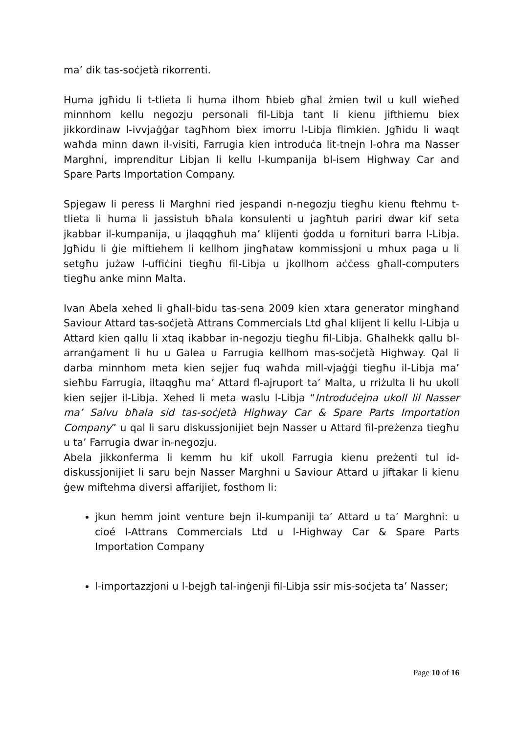ma’ dik tas-soċjetà rikorrenti.
Huma jgħidu li t-tlieta li huma ilhom ħbieb għal żmien twil u kull wieħed minnhom kellu negozju personali fil-Libja tant li kienu jifthiemu biex jikkordinaw l-ivvjaġġar tagħhom biex imorru l-Libja flimkien. Jgħidu li waqt waħda minn dawn il-visiti, Farrugia kien introduċa lit-tnejn l-oħra ma Nasser Marghni, imprenditur Libjan li kellu l-kumpanija bl-isem Highway Car and Spare Parts Importation Company.
Spjegaw li peress li Marghni ried jespandi n-negozju tiegħu kienu ftehmu t-tlieta li huma li jassistuh bħala konsulenti u jagħtuh pariri dwar kif seta jkabbar il-kumpanija, u jlaqqgħuh ma’ klijenti ġodda u fornituri barra l-Libja. Jgħidu li ġie miftiehem li kellhom jingħataw kommissjoni u mhux paga u li setgħu jużaw l-uffiċini tiegħu fil-Libja u jkollhom aċċess għall-computers tiegħu anke minn Malta.
Ivan Abela xehed li għall-bidu tas-sena 2009 kien xtara generator mingħand Saviour Attard tas-soċjetà Attrans Commercials Ltd għal klijent li kellu l-Libja u Attard kien qallu li xtaq ikabbar in-negozju tiegħu fil-Libja. Għalhekk qallu bl-arranġament li hu u Galea u Farrugia kellhom mas-soċjetà Highway. Qal li darba minnhom meta kien sejjer fuq waħda mill-vjaġġi tiegħu il-Libja ma’ sieħbu Farrugia, iltaqgħu ma’ Attard fl-ajruport ta’ Malta, u rriżulta li hu ukoll kien sejjer il-Libja. Xehed li meta waslu l-Libja “Introduċejna ukoll lil Nasser ma’ Salvu bħala sid tas-soċjetà Highway Car & Spare Parts Importation Company” u qal li saru diskussjonijiet bejn Nasser u Attard fil-preżenza tiegħu u ta’ Farrugia dwar in-negozju.
Abela jikkonferma li kemm hu kif ukoll Farrugia kienu preżenti tul id-diskussjonijiet li saru bejn Nasser Marghni u Saviour Attard u jiftakar li kienu ġew miftehma diversi affarijiet, fosthom li:
jkun hemm joint venture bejn il-kumpaniji ta’ Attard u ta’ Marghni: u cioé l-Attrans Commercials Ltd u l-Highway Car & Spare Parts Importation Company
l-importazzjoni u l-bejgħ tal-inġenji fil-Libja ssir mis-soċjeta ta’ Nasser;
Page 10 of 16